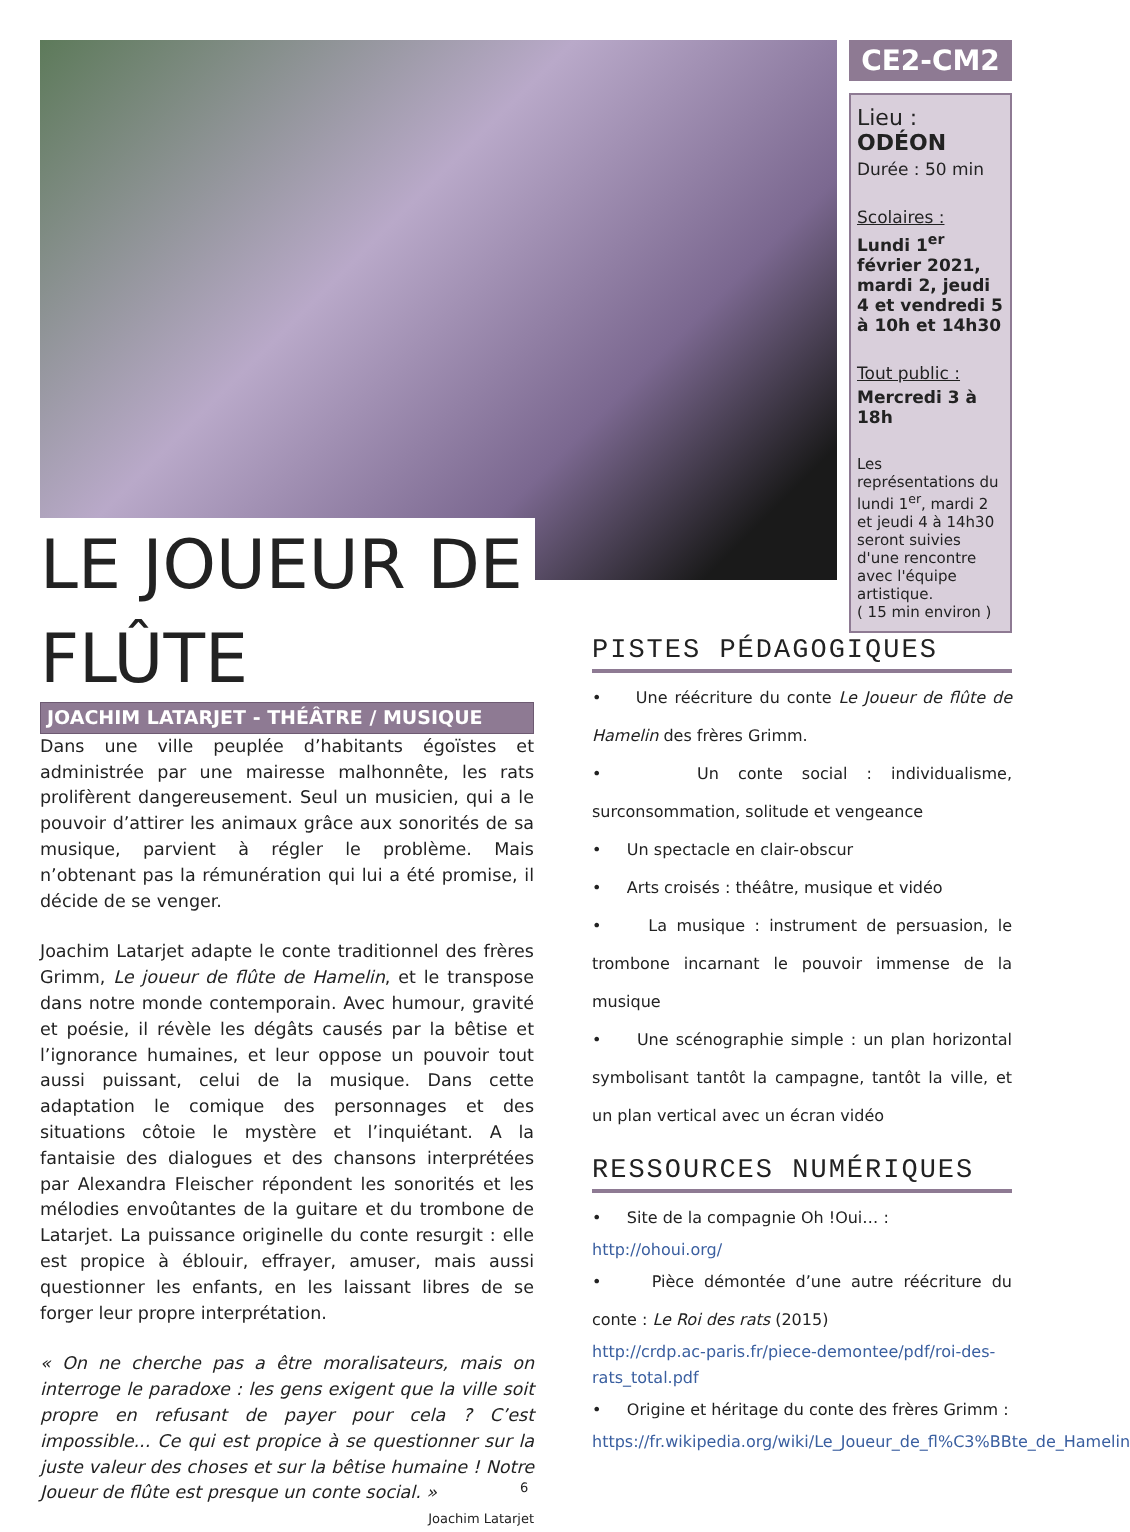LE JOUEUR DE FLÛTE
CE2-CM2
Lieu : ODÉON
Durée : 50 min
Scolaires :
Lundi 1<sup>er</sup> février 2021, mardi 2, jeudi 4 et vendredi 5 à 10h et 14h30
Tout public :
Mercredi 3 à 18h
Les représentations du lundi 1<sup>er</sup>, mardi 2 et jeudi 4 à 14h30 seront suivies d'une rencontre avec l'équipe artistique.
( 15 min environ )
JOACHIM LATARJET - THÉÂTRE / MUSIQUE
Dans une ville peuplée d’habitants égoïstes et administrée par une mairesse malhonnête, les rats prolifèrent dangereusement. Seul un musicien, qui a le pouvoir d’attirer les animaux grâce aux sonorités de sa musique, parvient à régler le problème. Mais n’obtenant pas la rémunération qui lui a été promise, il décide de se venger.
Joachim Latarjet adapte le conte traditionnel des frères Grimm, Le joueur de flûte de Hamelin, et le transpose dans notre monde contemporain. Avec humour, gravité et poésie, il révèle les dégâts causés par la bêtise et l’ignorance humaines, et leur oppose un pouvoir tout aussi puissant, celui de la musique. Dans cette adaptation le comique des personnages et des situations côtoie le mystère et l’inquiétant. A la fantaisie des dialogues et des chansons interprétées par Alexandra Fleischer répondent les sonorités et les mélodies envoûtantes de la guitare et du trombone de Latarjet. La puissance originelle du conte resurgit : elle est propice à éblouir, effrayer, amuser, mais aussi questionner les enfants, en les laissant libres de se forger leur propre interprétation.
« On ne cherche pas a être moralisateurs, mais on interroge le paradoxe : les gens exigent que la ville soit propre en refusant de payer pour cela ? C’est impossible... Ce qui est propice à se questionner sur la juste valeur des choses et sur la bêtise humaine ! Notre Joueur de flûte est presque un conte social. »
Joachim Latarjet
PISTES PÉDAGOGIQUES
• Une réécriture du conte Le Joueur de flûte de Hamelin des frères Grimm.
• Un conte social : individualisme, surconsommation, solitude et vengeance
• Un spectacle en clair-obscur
• Arts croisés : théâtre, musique et vidéo
• La musique : instrument de persuasion, le trombone incarnant le pouvoir immense de la musique
• Une scénographie simple : un plan horizontal symbolisant tantôt la campagne, tantôt la ville, et un plan vertical avec un écran vidéo
RESSOURCES NUMÉRIQUES
• Site de la compagnie Oh !Oui… :
http://ohoui.org/
• Pièce démontée d’une autre réécriture du conte : Le Roi des rats (2015)
http://crdp.ac-paris.fr/piece-demontee/pdf/roi-des-rats_total.pdf
• Origine et héritage du conte des frères Grimm :
https://fr.wikipedia.org/wiki/Le_Joueur_de_fl%C3%BBte_de_Hamelin
6